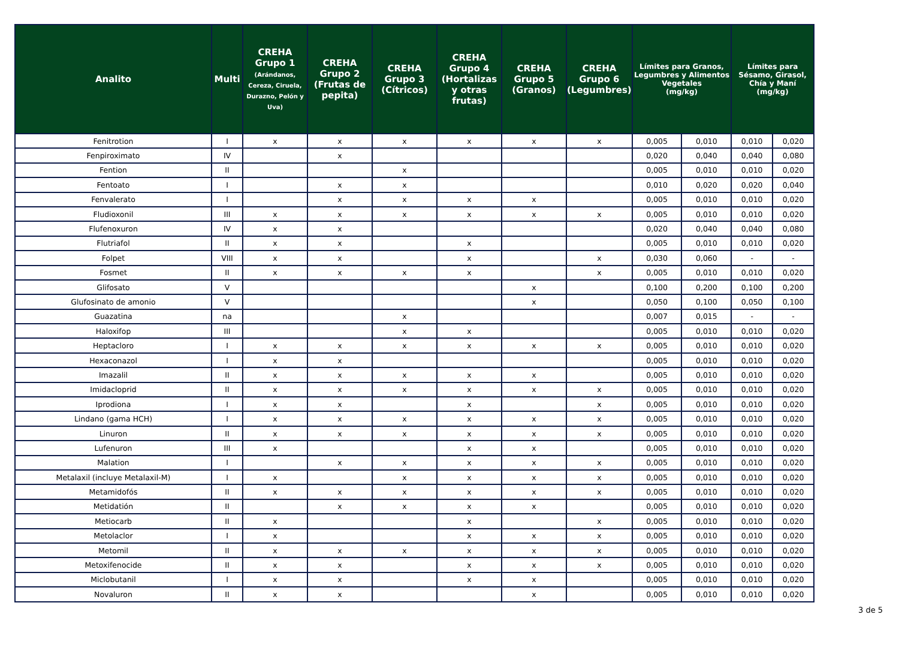| Analito | Multi | CREHA Grupo 1 (Arándanos, Cereza, Ciruela, Durazno, Pelón y Uva) | CREHA Grupo 2 (Frutas de pepita) | CREHA Grupo 3 (Cítricos) | CREHA Grupo 4 (Hortalizas y otras frutas) | CREHA Grupo 5 (Granos) | CREHA Grupo 6 (Legumbres) | Límites para Granos, Legumbres y Alimentos Vegetales (mg/kg) | | Límites para Sésamo, Girasol, Chía y Maní (mg/kg) | |
| --- | --- | --- | --- | --- | --- | --- | --- | --- | --- | --- | --- |
| Fenitrotion | I | x | x | x | x | x | x | 0,005 | 0,010 | 0,010 | 0,020 |
| Fenpiroximato | IV | | x | | | | | 0,020 | 0,040 | 0,040 | 0,080 |
| Fention | II | | | x | | | | 0,005 | 0,010 | 0,010 | 0,020 |
| Fentoato | I | | x | x | | | | 0,010 | 0,020 | 0,020 | 0,040 |
| Fenvalerato | I | | x | x | x | x | | 0,005 | 0,010 | 0,010 | 0,020 |
| Fludioxonil | III | x | x | x | x | x | x | 0,005 | 0,010 | 0,010 | 0,020 |
| Flufenoxuron | IV | x | x | | | | | 0,020 | 0,040 | 0,040 | 0,080 |
| Flutriafol | II | x | x | | x | | | 0,005 | 0,010 | 0,010 | 0,020 |
| Folpet | VIII | x | x | | x | | x | 0,030 | 0,060 | - | - |
| Fosmet | II | x | x | x | x | | x | 0,005 | 0,010 | 0,010 | 0,020 |
| Glifosato | V | | | | | x | | 0,100 | 0,200 | 0,100 | 0,200 |
| Glufosinato de amonio | V | | | | | x | | 0,050 | 0,100 | 0,050 | 0,100 |
| Guazatina | na | | | x | | | | 0,007 | 0,015 | - | - |
| Haloxifop | III | | | x | x | | | 0,005 | 0,010 | 0,010 | 0,020 |
| Heptacloro | I | x | x | x | x | x | x | 0,005 | 0,010 | 0,010 | 0,020 |
| Hexaconazol | I | x | x | | | | | 0,005 | 0,010 | 0,010 | 0,020 |
| Imazalil | II | x | x | x | x | x | | 0,005 | 0,010 | 0,010 | 0,020 |
| Imidacloprid | II | x | x | x | x | x | x | 0,005 | 0,010 | 0,010 | 0,020 |
| Iprodiona | I | x | x | | x | | x | 0,005 | 0,010 | 0,010 | 0,020 |
| Lindano (gama HCH) | I | x | x | x | x | x | x | 0,005 | 0,010 | 0,010 | 0,020 |
| Linuron | II | x | x | x | x | x | x | 0,005 | 0,010 | 0,010 | 0,020 |
| Lufenuron | III | x | | | x | x | | 0,005 | 0,010 | 0,010 | 0,020 |
| Malation | I | | x | x | x | x | x | 0,005 | 0,010 | 0,010 | 0,020 |
| Metalaxil (incluye Metalaxil-M) | I | x | | x | x | x | x | 0,005 | 0,010 | 0,010 | 0,020 |
| Metamidofós | II | x | x | x | x | x | x | 0,005 | 0,010 | 0,010 | 0,020 |
| Metidatión | II | | x | x | x | x | | 0,005 | 0,010 | 0,010 | 0,020 |
| Metiocarb | II | x | | | x | | x | 0,005 | 0,010 | 0,010 | 0,020 |
| Metolaclor | I | x | | | x | x | x | 0,005 | 0,010 | 0,010 | 0,020 |
| Metomil | II | x | x | x | x | x | x | 0,005 | 0,010 | 0,010 | 0,020 |
| Metoxifenocide | II | x | x | | x | x | x | 0,005 | 0,010 | 0,010 | 0,020 |
| Miclobutanil | I | x | x | | x | x | | 0,005 | 0,010 | 0,010 | 0,020 |
| Novaluron | II | x | x | | | x | | 0,005 | 0,010 | 0,010 | 0,020 |
3 de 5